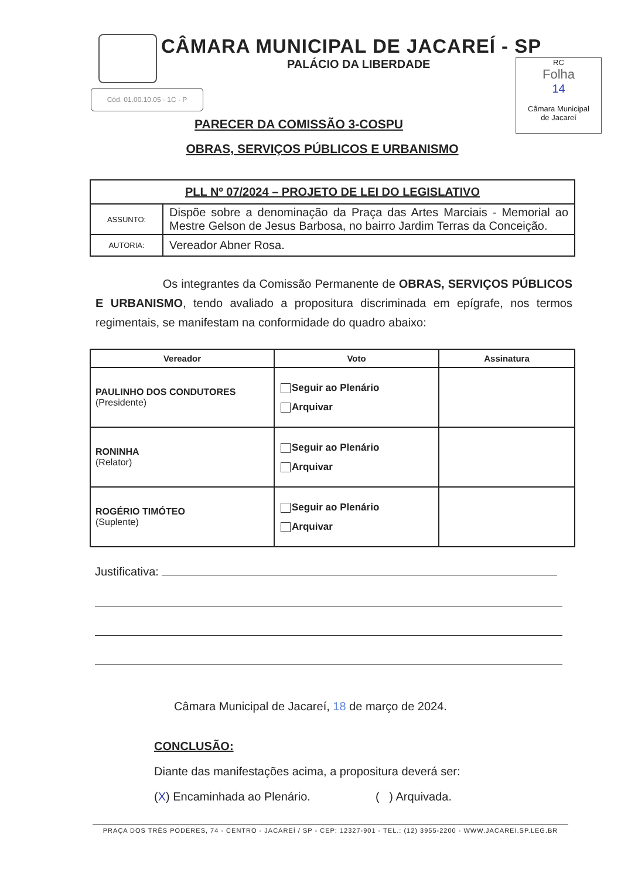CÂMARA MUNICIPAL DE JACAREÍ - SP
PALÁCIO DA LIBERDADE
Cód. 01.00.10.05 · 1C · P
RC
Folha
14
Câmara Municipal
de Jacareí
PARECER DA COMISSÃO 3-COSPU
OBRAS, SERVIÇOS PÚBLICOS E URBANISMO
| PLL Nº 07/2024 – PROJETO DE LEI DO LEGISLATIVO | |
| --- | --- |
| ASSUNTO: | Dispõe sobre a denominação da Praça das Artes Marciais - Memorial ao Mestre Gelson de Jesus Barbosa, no bairro Jardim Terras da Conceição. |
| AUTORIA: | Vereador Abner Rosa. |
Os integrantes da Comissão Permanente de OBRAS, SERVIÇOS PÚBLICOS E URBANISMO, tendo avaliado a propositura discriminada em epígrafe, nos termos regimentais, se manifestam na conformidade do quadro abaixo:
| Vereador | Voto | Assinatura |
| --- | --- | --- |
| PAULINHO DOS CONDUTORES (Presidente) | Seguir ao Plenário Arquivar | |
| RONINHA (Relator) | Seguir ao Plenário Arquivar | |
| ROGÉRIO TIMÓTEO (Suplente) | Seguir ao Plenário Arquivar | |
Justificativa:
Câmara Municipal de Jacareí, 18 de março de 2024.
CONCLUSÃO:
Diante das manifestações acima, a propositura deverá ser:
(X) Encaminhada ao Plenário. ( ) Arquivada.
PRAÇA DOS TRÊS PODERES, 74 - CENTRO - JACAREÍ / SP - CEP: 12327-901 - TEL.: (12) 3955-2200 - WWW.JACAREI.SP.LEG.BR